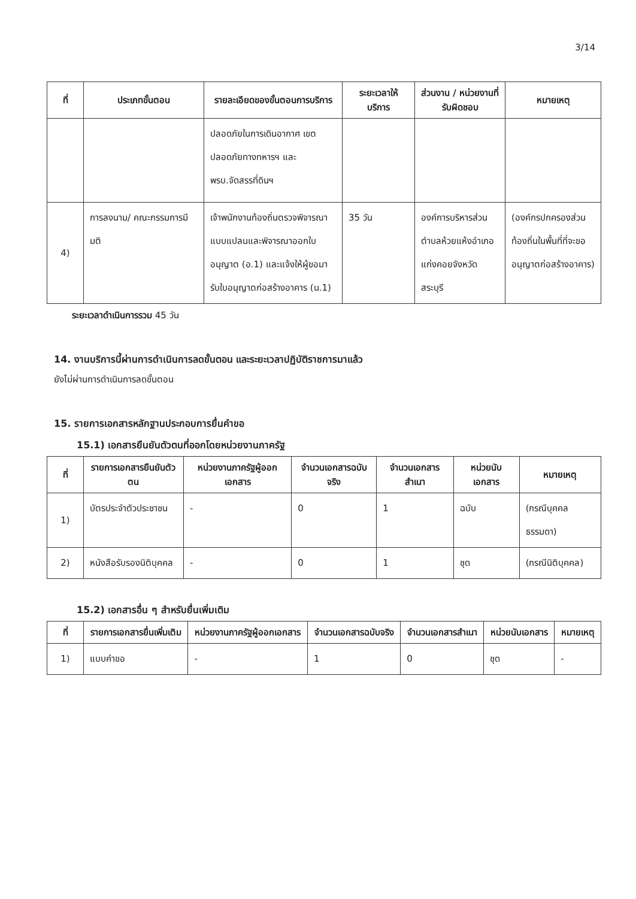3/14
| ที่ | ประเภทขั้นตอน | รายละเอียดของขั้นตอนการบริการ | ระยะเวลาให้บริการ | ส่วนงาน / หน่วยงานที่รับผิดชอบ | หมายเหตุ |
| --- | --- | --- | --- | --- | --- |
| | | ปลอดภัยในการเดินอากาศ เขตปลอดภัยทางทหารฯ และพรบ.จัดสรรที่ดินฯ | | | |
| 4) | การลงนาม/ คณะกรรมการมีมติ | เจ้าพนักงานท้องถิ่นตรวจพิจารณาแบบแปลนและพิจารณาออกใบอนุญาต (อ.1) และแจ้งให้ผู้ขอมารับใบอนุญาตก่อสร้างอาคาร (น.1) | 35 วัน | องค์การบริหารส่วนตำบลห้วยแห้งอำเภอแก่งคอยจังหวัดสระบุรี | (องค์กรปกครองส่วนท้องถิ่นในพื้นที่ที่จะขออนุญาตก่อสร้างอาคาร) |
ระยะเวลาดำเนินการรวม 45 วัน
14. งานบริการนี้ผ่านการดำเนินการลดขั้นตอน และระยะเวลาปฏิบัติราชการมาแล้ว
ยังไม่ผ่านการดำเนินการลดขั้นตอน
15. รายการเอกสารหลักฐานประกอบการยื่นคำขอ
15.1) เอกสารยืนยันตัวตนที่ออกโดยหน่วยงานภาครัฐ
| ที่ | รายการเอกสารยืนยันตัวตน | หน่วยงานภาครัฐผู้ออกเอกสาร | จำนวนเอกสารฉบับจริง | จำนวนเอกสารสำเนา | หน่วยนับเอกสาร | หมายเหตุ |
| --- | --- | --- | --- | --- | --- | --- |
| 1) | บัตรประจำตัวประชาชน | - | 0 | 1 | ฉบับ | (กรณีบุคคลธรรมดา) |
| 2) | หนังสือรับรองนิติบุคคล | - | 0 | 1 | ชุด | (กรณีนิติบุคคล) |
15.2) เอกสารอื่น ๆ สำหรับยื่นเพิ่มเติม
| ที่ | รายการเอกสารยื่นเพิ่มเติม | หน่วยงานภาครัฐผู้ออกเอกสาร | จำนวนเอกสารฉบับจริง | จำนวนเอกสารสำเนา | หน่วยนับเอกสาร | หมายเหตุ |
| --- | --- | --- | --- | --- | --- | --- |
| 1) | แบบคำขอ | - | 1 | 0 | ชุด | - |